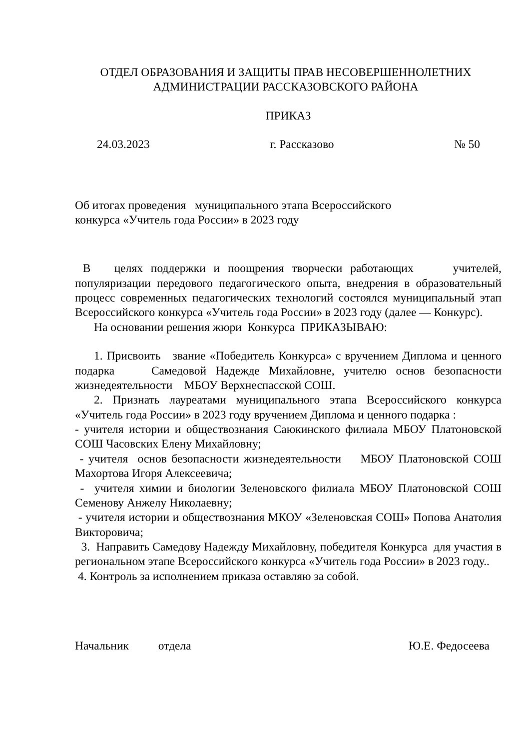ОТДЕЛ ОБРАЗОВАНИЯ И ЗАЩИТЫ ПРАВ НЕСОВЕРШЕННОЛЕТНИХ
АДМИНИСТРАЦИИ РАССКАЗОВСКОГО РАЙОНА
ПРИКАЗ
24.03.2023 г. Рассказово № 50
Об итогах проведения муниципального этапа Всероссийского
конкурса «Учитель года России» в 2023 году
В целях поддержки и поощрения творчески работающих учителей, популяризации передового педагогического опыта, внедрения в образовательный процесс современных педагогических технологий состоялся муниципальный этап Всероссийского конкурса «Учитель года России» в 2023 году (далее — Конкурс).
На основании решения жюри Конкурса ПРИКАЗЫВАЮ:
1. Присвоить звание «Победитель Конкурса» с вручением Диплома и ценного подарка Самедовой Надежде Михайловне, учителю основ безопасности жизнедеятельности МБОУ Верхнеспасской СОШ.
2. Признать лауреатами муниципального этапа Всероссийского конкурса «Учитель года России» в 2023 году вручением Диплома и ценного подарка :
- учителя истории и обществознания Саюкинского филиала МБОУ Платоновской СОШ Часовских Елену Михайловну;
- учителя основ безопасности жизнедеятельности МБОУ Платоновской СОШ Махортова Игоря Алексеевича;
- учителя химии и биологии Зеленовского филиала МБОУ Платоновской СОШ Семенову Анжелу Николаевну;
- учителя истории и обществознания МКОУ «Зеленовская СОШ» Попова Анатолия Викторовича;
3. Направить Самедову Надежду Михайловну, победителя Конкурса для участия в региональном этапе Всероссийского конкурса «Учитель года России» в 2023 году..
4. Контроль за исполнением приказа оставляю за собой.
Начальник отдела Ю.Е. Федосеева